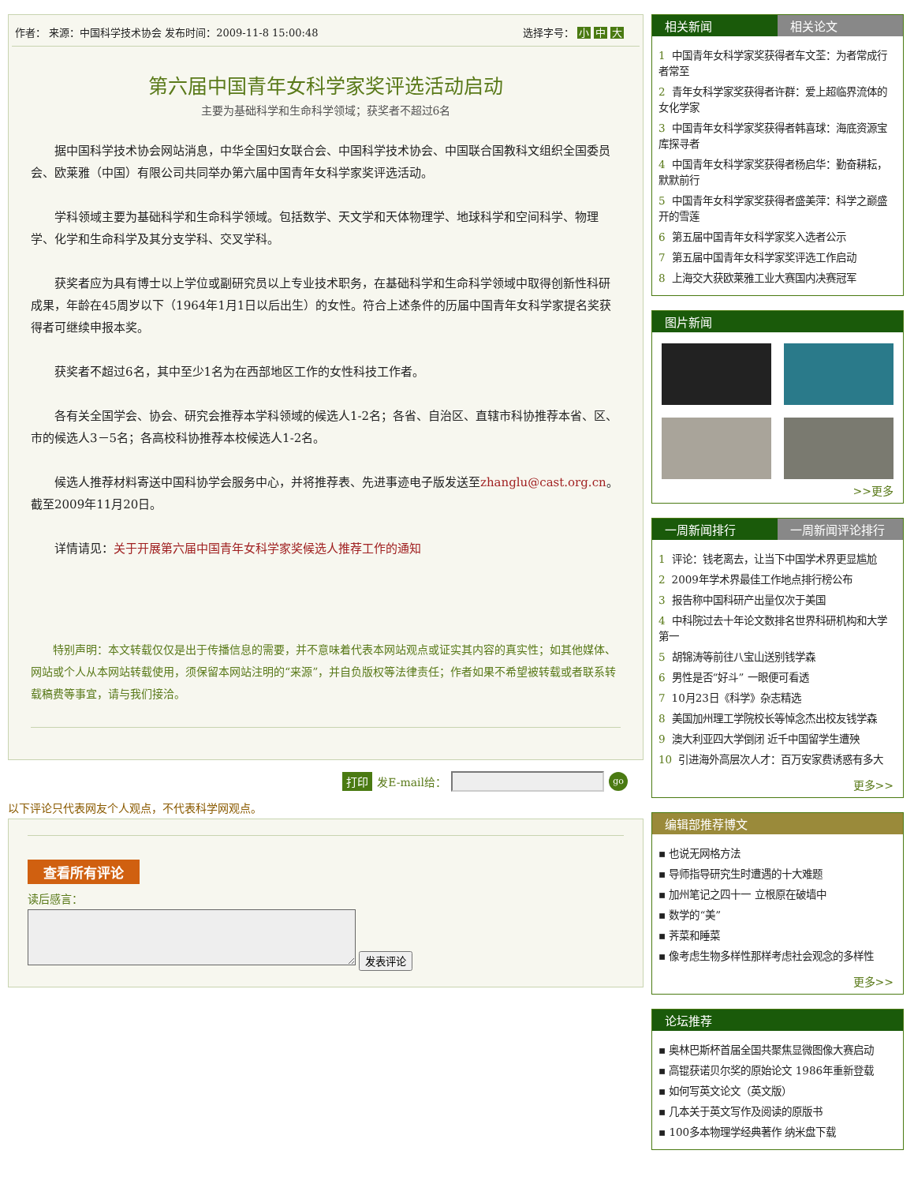作者： 来源：中国科学技术协会 发布时间：2009-11-8 15:00:48 选择字号： 小 中 大
第六届中国青年女科学家奖评选活动启动
主要为基础科学和生命科学领域；获奖者不超过6名
据中国科学技术协会网站消息，中华全国妇女联合会、中国科学技术协会、中国联合国教科文组织全国委员会、欧莱雅（中国）有限公司共同举办第六届中国青年女科学家奖评选活动。
学科领域主要为基础科学和生命科学领域。包括数学、天文学和天体物理学、地球科学和空间科学、物理学、化学和生命科学及其分支学科、交叉学科。
获奖者应为具有博士以上学位或副研究员以上专业技术职务，在基础科学和生命科学领域中取得创新性科研成果，年龄在45周岁以下（1964年1月1日以后出生）的女性。符合上述条件的历届中国青年女科学家提名奖获得者可继续申报本奖。
获奖者不超过6名，其中至少1名为在西部地区工作的女性科技工作者。
各有关全国学会、协会、研究会推荐本学科领域的候选人1-2名；各省、自治区、直辖市科协推荐本省、区、市的候选人3－5名；各高校科协推荐本校候选人1-2名。
候选人推荐材料寄送中国科协学会服务中心，并将推荐表、先进事迹电子版发送至zhanglu@cast.org.cn。截至2009年11月20日。
详情请见：关于开展第六届中国青年女科学家奖候选人推荐工作的通知
特别声明：本文转载仅仅是出于传播信息的需要，并不意味着代表本网站观点或证实其内容的真实性；如其他媒体、网站或个人从本网站转载使用，须保留本网站注明的“来源”，并自负版权等法律责任；作者如果不希望被转载或者联系转载稿费等事宜，请与我们接洽。
打印 发E-mail给： go
以下评论只代表网友个人观点，不代表科学网观点。
查看所有评论
读后感言：
发表评论
相关新闻 相关论文
1 中国青年女科学家奖获得者车文荃：为者常成行者常至
2 青年女科学家奖获得者许群：爱上超临界流体的女化学家
3 中国青年女科学家奖获得者韩喜球：海底资源宝库探寻者
4 中国青年女科学家奖获得者杨启华：勤奋耕耘，默默前行
5 中国青年女科学家奖获得者盛美萍：科学之巅盛开的雪莲
6 第五届中国青年女科学家奖入选者公示
7 第五届中国青年女科学家奖评选工作启动
8 上海交大获欧莱雅工业大赛国内决赛冠军
图片新闻
>>更多
一周新闻排行 一周新闻评论排行
1 评论：钱老离去，让当下中国学术界更显尴尬
2 2009年学术界最佳工作地点排行榜公布
3 报告称中国科研产出量仅次于美国
4 中科院过去十年论文数排名世界科研机构和大学第一
5 胡锦涛等前往八宝山送别钱学森
6 男性是否“好斗” 一眼便可看透
7 10月23日《科学》杂志精选
8 美国加州理工学院校长等悼念杰出校友钱学森
9 澳大利亚四大学倒闭 近千中国留学生遭殃
10 引进海外高层次人才：百万安家费诱惑有多大
更多>>
编辑部推荐博文
▪ 也说无网格方法
▪ 导师指导研究生时遭遇的十大难题
▪ 加州笔记之四十一 立根原在破墙中
▪ 数学的“美”
▪ 荠菜和睡菜
▪ 像考虑生物多样性那样考虑社会观念的多样性
更多>>
论坛推荐
▪ 奥林巴斯杯首届全国共聚焦显微图像大赛启动
▪ 高锟获诺贝尔奖的原始论文 1986年重新登载
▪ 如何写英文论文（英文版）
▪ 几本关于英文写作及阅读的原版书
▪ 100多本物理学经典著作 纳米盘下载